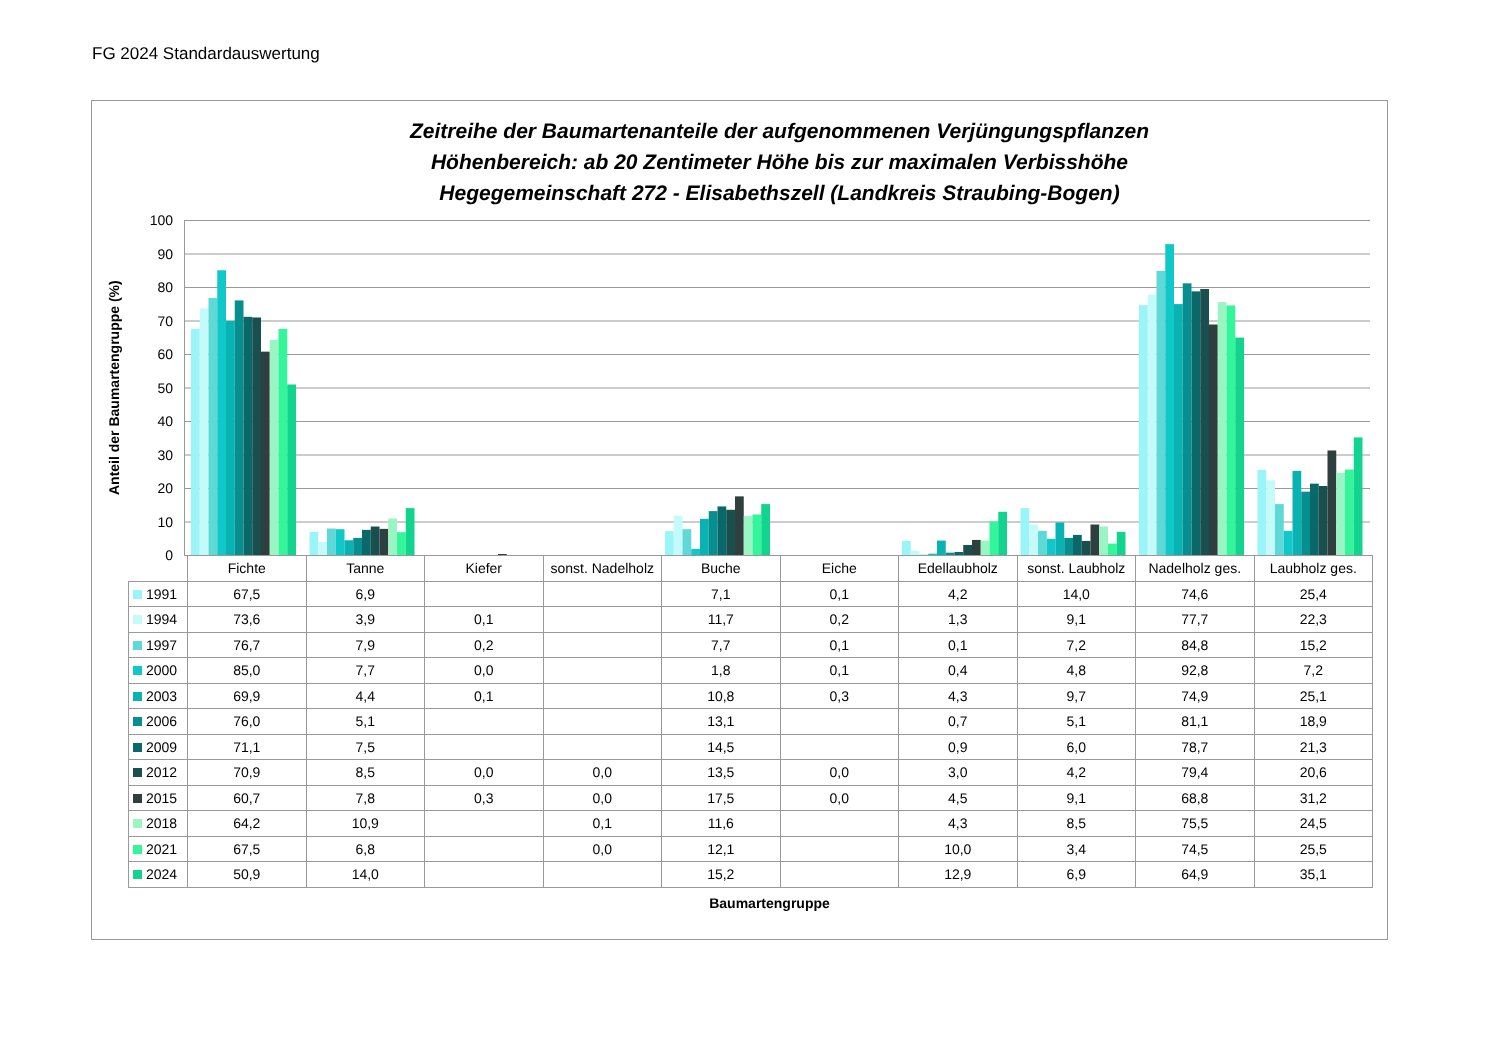FG 2024 Standardauswertung
Zeitreihe der Baumartenanteile der aufgenommenen Verjüngungspflanzen
Höhenbereich: ab 20 Zentimeter Höhe bis zur maximalen Verbisshöhe
Hegegemeinschaft 272 - Elisabethszell (Landkreis Straubing-Bogen)
Anteil der Baumartengruppe (%)
100
90
80
70
60
50
40
30
20
10
0
| | Fichte | Tanne | Kiefer | sonst. Nadelholz | Buche | Eiche | Edellaubholz | sonst. Laubholz | Nadelholz ges. | Laubholz ges. |
| --- | --- | --- | --- | --- | --- | --- | --- | --- | --- | --- |
| 1991 | 67,5 | 6,9 | | | 7,1 | 0,1 | 4,2 | 14,0 | 74,6 | 25,4 |
| 1994 | 73,6 | 3,9 | 0,1 | | 11,7 | 0,2 | 1,3 | 9,1 | 77,7 | 22,3 |
| 1997 | 76,7 | 7,9 | 0,2 | | 7,7 | 0,1 | 0,1 | 7,2 | 84,8 | 15,2 |
| 2000 | 85,0 | 7,7 | 0,0 | | 1,8 | 0,1 | 0,4 | 4,8 | 92,8 | 7,2 |
| 2003 | 69,9 | 4,4 | 0,1 | | 10,8 | 0,3 | 4,3 | 9,7 | 74,9 | 25,1 |
| 2006 | 76,0 | 5,1 | | | 13,1 | | 0,7 | 5,1 | 81,1 | 18,9 |
| 2009 | 71,1 | 7,5 | | | 14,5 | | 0,9 | 6,0 | 78,7 | 21,3 |
| 2012 | 70,9 | 8,5 | 0,0 | 0,0 | 13,5 | 0,0 | 3,0 | 4,2 | 79,4 | 20,6 |
| 2015 | 60,7 | 7,8 | 0,3 | 0,0 | 17,5 | 0,0 | 4,5 | 9,1 | 68,8 | 31,2 |
| 2018 | 64,2 | 10,9 | | 0,1 | 11,6 | | 4,3 | 8,5 | 75,5 | 24,5 |
| 2021 | 67,5 | 6,8 | | 0,0 | 12,1 | | 10,0 | 3,4 | 74,5 | 25,5 |
| 2024 | 50,9 | 14,0 | | | 15,2 | | 12,9 | 6,9 | 64,9 | 35,1 |
Baumartengruppe